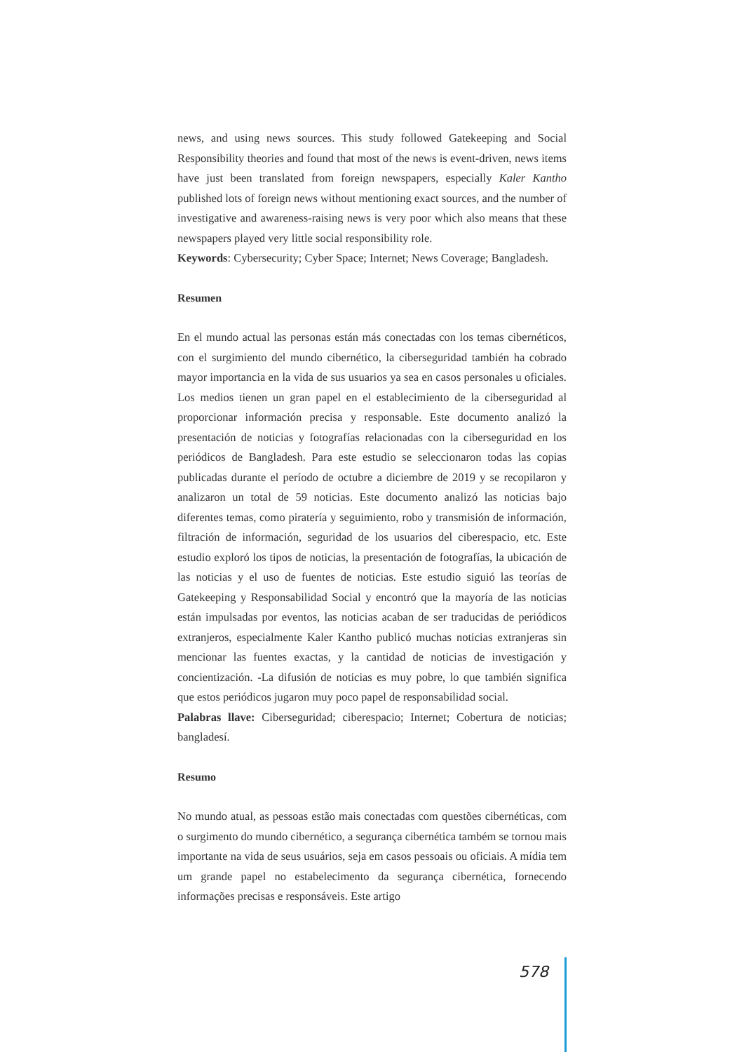news, and using news sources. This study followed Gatekeeping and Social Responsibility theories and found that most of the news is event-driven, news items have just been translated from foreign newspapers, especially Kaler Kantho published lots of foreign news without mentioning exact sources, and the number of investigative and awareness-raising news is very poor which also means that these newspapers played very little social responsibility role.
Keywords: Cybersecurity; Cyber Space; Internet; News Coverage; Bangladesh.
Resumen
En el mundo actual las personas están más conectadas con los temas cibernéticos, con el surgimiento del mundo cibernético, la ciberseguridad también ha cobrado mayor importancia en la vida de sus usuarios ya sea en casos personales u oficiales. Los medios tienen un gran papel en el establecimiento de la ciberseguridad al proporcionar información precisa y responsable. Este documento analizó la presentación de noticias y fotografías relacionadas con la ciberseguridad en los periódicos de Bangladesh. Para este estudio se seleccionaron todas las copias publicadas durante el período de octubre a diciembre de 2019 y se recopilaron y analizaron un total de 59 noticias. Este documento analizó las noticias bajo diferentes temas, como piratería y seguimiento, robo y transmisión de información, filtración de información, seguridad de los usuarios del ciberespacio, etc. Este estudio exploró los tipos de noticias, la presentación de fotografías, la ubicación de las noticias y el uso de fuentes de noticias. Este estudio siguió las teorías de Gatekeeping y Responsabilidad Social y encontró que la mayoría de las noticias están impulsadas por eventos, las noticias acaban de ser traducidas de periódicos extranjeros, especialmente Kaler Kantho publicó muchas noticias extranjeras sin mencionar las fuentes exactas, y la cantidad de noticias de investigación y concientización. -La difusión de noticias es muy pobre, lo que también significa que estos periódicos jugaron muy poco papel de responsabilidad social.
Palabras llave: Ciberseguridad; ciberespacio; Internet; Cobertura de noticias; bangladesí.
Resumo
No mundo atual, as pessoas estão mais conectadas com questões cibernéticas, com o surgimento do mundo cibernético, a segurança cibernética também se tornou mais importante na vida de seus usuários, seja em casos pessoais ou oficiais. A mídia tem um grande papel no estabelecimento da segurança cibernética, fornecendo informações precisas e responsáveis. Este artigo
578